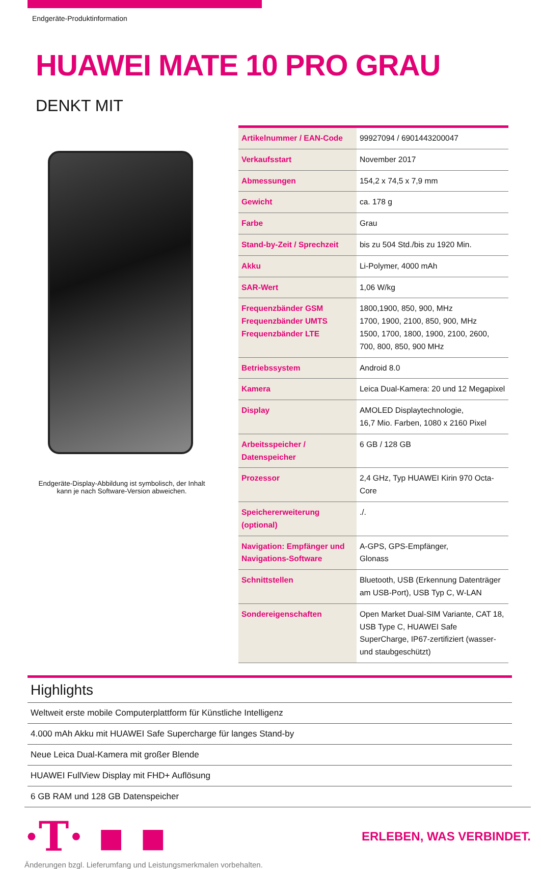Endgeräte-Produktinformation
HUAWEI MATE 10 PRO GRAU
DENKT MIT
Endgeräte-Display-Abbildung ist symbolisch, der Inhalt
kann je nach Software-Version abweichen.
| Artikelnummer / EAN-Code | 99927094 / 6901443200047 |
| Verkaufsstart | November 2017 |
| Abmessungen | 154,2 x 74,5 x 7,9 mm |
| Gewicht | ca. 178 g |
| Farbe | Grau |
| Stand-by-Zeit / Sprechzeit | bis zu 504 Std./bis zu 1920 Min. |
| Akku | Li-Polymer, 4000 mAh |
| SAR-Wert | 1,06 W/kg |
| Frequenzbänder GSM Frequenzbänder UMTS Frequenzbänder LTE | 1800,1900, 850, 900, MHz 1700, 1900, 2100, 850, 900, MHz 1500, 1700, 1800, 1900, 2100, 2600, 700, 800, 850, 900 MHz |
| Betriebssystem | Android 8.0 |
| Kamera | Leica Dual-Kamera: 20 und 12 Megapixel |
| Display | AMOLED Displaytechnologie, 16,7 Mio. Farben, 1080 x 2160 Pixel |
| Arbeitsspeicher / Datenspeicher | 6 GB / 128 GB |
| Prozessor | 2,4 GHz, Typ HUAWEI Kirin 970 Octa-Core |
| Speichererweiterung (optional) | ./. |
| Navigation: Empfänger und Navigations-Software | A-GPS, GPS-Empfänger, Glonass |
| Schnittstellen | Bluetooth, USB (Erkennung Datenträger am USB-Port), USB Typ C, W-LAN |
| Sondereigenschaften | Open Market Dual-SIM Variante, CAT 18, USB Type C, HUAWEI Safe SuperCharge, IP67-zertifiziert (wasser-und staubgeschützt) |
Highlights
Weltweit erste mobile Computerplattform für Künstliche Intelligenz
4.000 mAh Akku mit HUAWEI Safe Supercharge für langes Stand-by
Neue Leica Dual-Kamera mit großer Blende
HUAWEI FullView Display mit FHD+ Auflösung
6 GB RAM und 128 GB Datenspeicher
·T· ▪ ▪ ERLEBEN, WAS VERBINDET.
Änderungen bzgl. Lieferumfang und Leistungsmerkmalen vorbehalten.